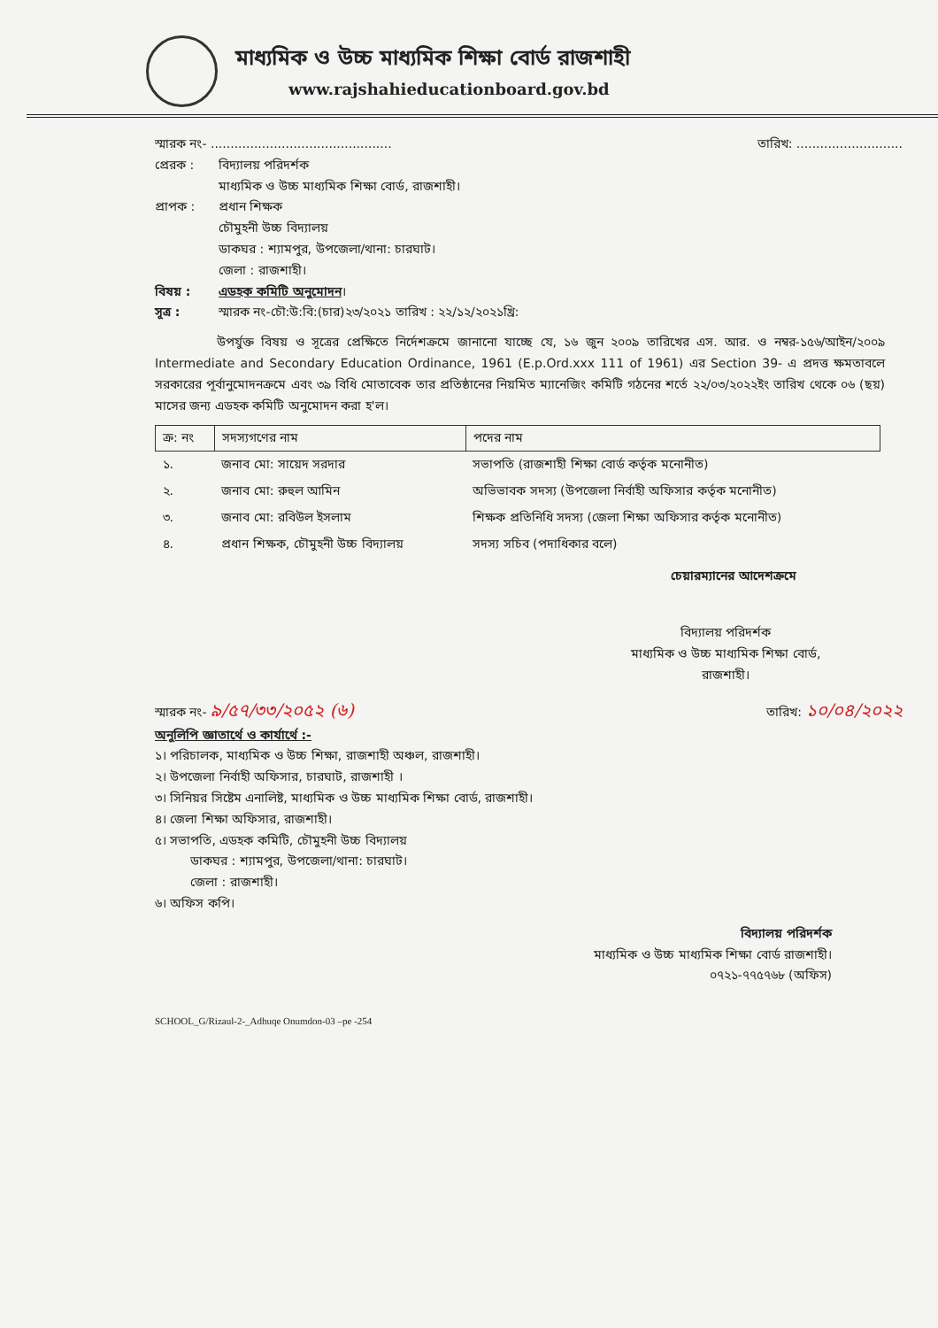মাধ্যমিক ও উচ্চ মাধ্যমিক শিক্ষা বোর্ড রাজশাহী
www.rajshahieducationboard.gov.bd
স্মারক নং- .............................................. তারিখ: ...........................
প্রেরক : বিদ্যালয় পরিদর্শক
মাধ্যমিক ও উচ্চ মাধ্যমিক শিক্ষা বোর্ড, রাজশাহী।
প্রাপক : প্রধান শিক্ষক
চৌমুহনী উচ্চ বিদ্যালয়
ডাকঘর : শ্যামপুর, উপজেলা/থানা: চারঘাট।
জেলা : রাজশাহী।
বিষয় : এডহক কমিটি অনুমোদন।
সূত্র : স্মারক নং-চৌ:উ:বি:(চার)২৩/২০২১ তারিখ : ২২/১২/২০২১খ্রি:
উপর্যুক্ত বিষয় ও সূত্রের প্রেক্ষিতে নির্দেশক্রমে জানানো যাচ্ছে যে, ১৬ জুন ২০০৯ তারিখের এস. আর. ও নম্বর-১৫৬/আইন/২০০৯ Intermediate and Secondary Education Ordinance, 1961 (E.p.Ord.xxx 111 of 1961) এর Section 39- এ প্রদত্ত ক্ষমতাবলে সরকারের পূর্বানুমোদনক্রমে এবং ৩৯ বিধি মোতাবেক তার প্রতিষ্ঠানের নিয়মিত ম্যানেজিং কমিটি গঠনের শর্তে ২২/০৩/২০২২ইং তারিখ থেকে ০৬ (ছয়) মাসের জন্য এডহক কমিটি অনুমোদন করা হ'ল।
| ক্র: নং | সদস্যগণের নাম | পদের নাম |
| --- | --- | --- |
| ১. | জনাব মো: সায়েদ সরদার | সভাপতি (রাজশাহী শিক্ষা বোর্ড কর্তৃক মনোনীত) |
| ২. | জনাব মো: রুহুল আমিন | অভিভাবক সদস্য (উপজেলা নির্বাহী অফিসার কর্তৃক মনোনীত) |
| ৩. | জনাব মো: রবিউল ইসলাম | শিক্ষক প্রতিনিধি সদস্য (জেলা শিক্ষা অফিসার কর্তৃক মনোনীত) |
| ৪. | প্রধান শিক্ষক, চৌমুহনী উচ্চ বিদ্যালয় | সদস্য সচিব (পদাধিকার বলে) |
চেয়ারম্যানের আদেশক্রমে
বিদ্যালয় পরিদর্শক
মাধ্যমিক ও উচ্চ মাধ্যমিক শিক্ষা বোর্ড,
রাজশাহী।
স্মারক নং- ৯/৫৭/৩৩/২০৫২ (৬) তারিখ: ১০/০৪/২০২২
অনুলিপি জ্ঞাতার্থে ও কার্যার্থে :-
১। পরিচালক, মাধ্যমিক ও উচ্চ শিক্ষা, রাজশাহী অঞ্চল, রাজশাহী।
২। উপজেলা নির্বাহী অফিসার, চারঘাট, রাজশাহী ।
৩। সিনিয়র সিষ্টেম এনালিষ্ট, মাধ্যমিক ও উচ্চ মাধ্যমিক শিক্ষা বোর্ড, রাজশাহী।
৪। জেলা শিক্ষা অফিসার, রাজশাহী।
৫। সভাপতি, এডহক কমিটি, চৌমুহনী উচ্চ বিদ্যালয়
ডাকঘর : শ্যামপুর, উপজেলা/থানা: চারঘাট।
জেলা : রাজশাহী।
৬। অফিস কপি।
বিদ্যালয় পরিদর্শক
মাধ্যমিক ও উচ্চ মাধ্যমিক শিক্ষা বোর্ড রাজশাহী।
০৭২১-৭৭৫৭৬৮ (অফিস)
SCHOOL_G/Rizaul-2-_Adhuqe Onumdon-03 –pe -254